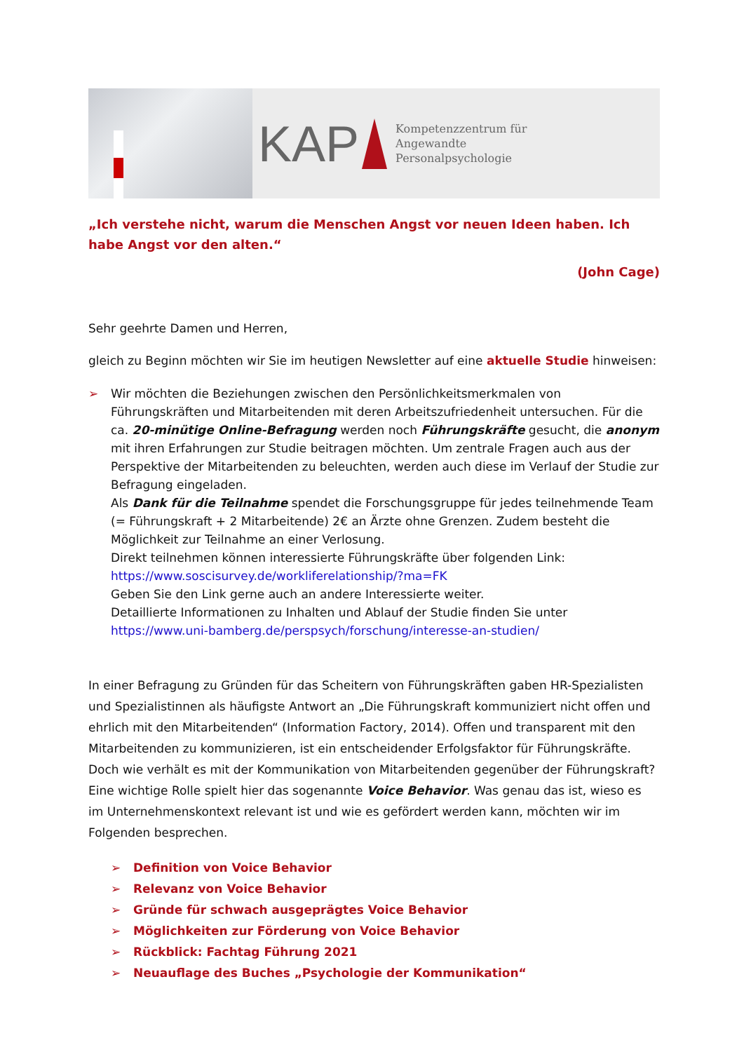KAP
Kompetenzzentrum für
Angewandte
Personalpsychologie
„Ich verstehe nicht, warum die Menschen Angst vor neuen Ideen haben. Ich habe Angst vor den alten.“
(John Cage)
Sehr geehrte Damen und Herren,
gleich zu Beginn möchten wir Sie im heutigen Newsletter auf eine aktuelle Studie hinweisen:
➢ Wir möchten die Beziehungen zwischen den Persönlichkeitsmerkmalen von Führungskräften und Mitarbeitenden mit deren Arbeitszufriedenheit untersuchen. Für die ca. 20-minütige Online-Befragung werden noch Führungskräfte gesucht, die anonym mit ihren Erfahrungen zur Studie beitragen möchten. Um zentrale Fragen auch aus der Perspektive der Mitarbeitenden zu beleuchten, werden auch diese im Verlauf der Studie zur Befragung eingeladen.
Als Dank für die Teilnahme spendet die Forschungsgruppe für jedes teilnehmende Team (= Führungskraft + 2 Mitarbeitende) 2€ an Ärzte ohne Grenzen. Zudem besteht die Möglichkeit zur Teilnahme an einer Verlosung.
Direkt teilnehmen können interessierte Führungskräfte über folgenden Link:
https://www.soscisurvey.de/workliferelationship/?ma=FK
Geben Sie den Link gerne auch an andere Interessierte weiter.
Detaillierte Informationen zu Inhalten und Ablauf der Studie finden Sie unter
https://www.uni-bamberg.de/perspsych/forschung/interesse-an-studien/
In einer Befragung zu Gründen für das Scheitern von Führungskräften gaben HR-Spezialisten und Spezialistinnen als häufigste Antwort an „Die Führungskraft kommuniziert nicht offen und ehrlich mit den Mitarbeitenden“ (Information Factory, 2014). Offen und transparent mit den Mitarbeitenden zu kommunizieren, ist ein entscheidender Erfolgsfaktor für Führungskräfte. Doch wie verhält es mit der Kommunikation von Mitarbeitenden gegenüber der Führungskraft? Eine wichtige Rolle spielt hier das sogenannte Voice Behavior. Was genau das ist, wieso es im Unternehmenskontext relevant ist und wie es gefördert werden kann, möchten wir im Folgenden besprechen.
➢ Definition von Voice Behavior
➢ Relevanz von Voice Behavior
➢ Gründe für schwach ausgeprägtes Voice Behavior
➢ Möglichkeiten zur Förderung von Voice Behavior
➢ Rückblick: Fachtag Führung 2021
➢ Neuauflage des Buches „Psychologie der Kommunikation“